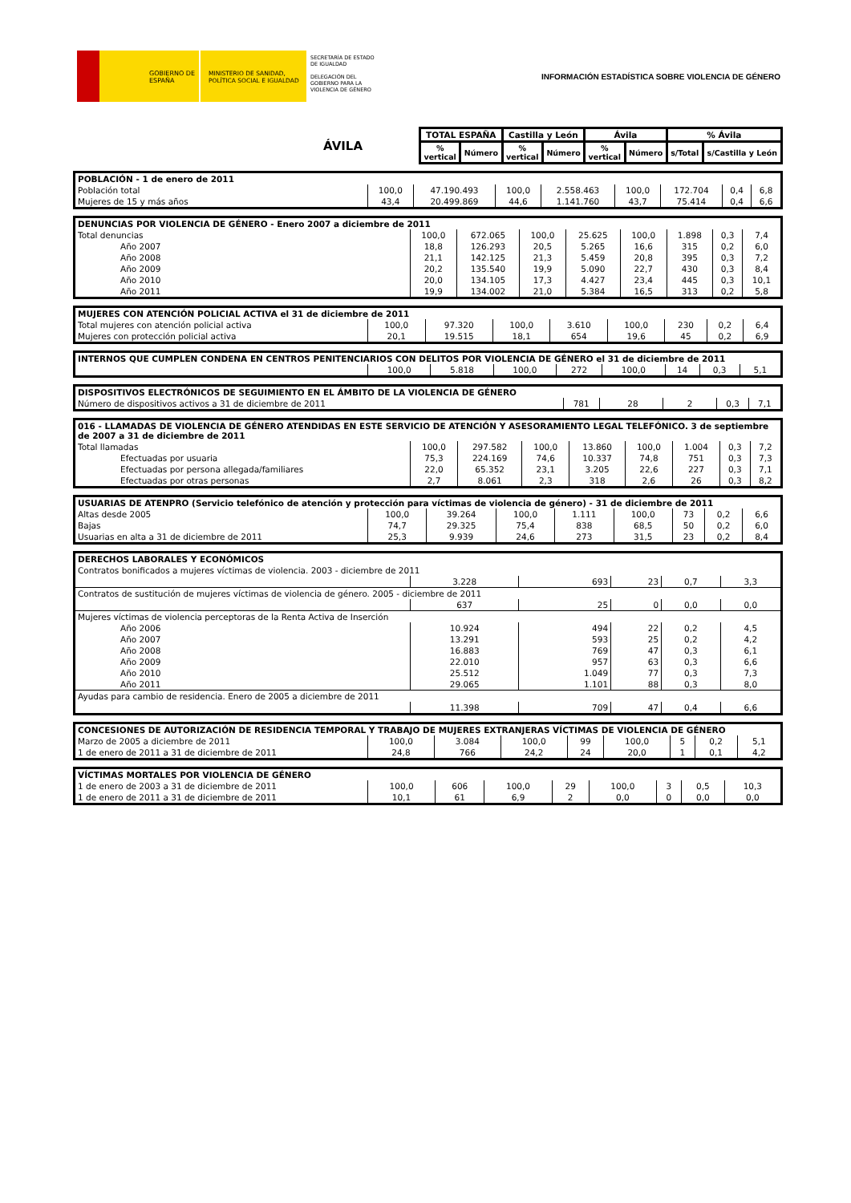GOBIERNO DE ESPAÑA MINISTERIO DE SANIDAD, POLÍTICA SOCIAL E IGUALDAD
SECRETARÍA DE ESTADO DE IGUALDAD
DELEGACIÓN DEL GOBIERNO PARA LA VIOLENCIA DE GÉNERO
INFORMACIÓN ESTADÍSTICA SOBRE VIOLENCIA DE GÉNERO
| ÁVILA | TOTAL ESPAÑA | | Castilla y León | | Ávila | | % Ávila | |
| | % vertical | Número | % vertical | Número | % vertical | Número | s/Total | s/Castilla y León |
| POBLACIÓN - 1 de enero de 2011 | | | | | | | | |
| Población total | 100,0 | 47.190.493 | 100,0 | 2.558.463 | 100,0 | 172.704 | 0,4 | 6,8 |
| Mujeres de 15 y más años | 43,4 | 20.499.869 | 44,6 | 1.141.760 | 43,7 | 75.414 | 0,4 | 6,6 |
| DENUNCIAS POR VIOLENCIA DE GÉNERO - Enero 2007 a diciembre de 2011 | | | | | | | | |
| Total denuncias | 100,0 | 672.065 | 100,0 | 25.625 | 100,0 | 1.898 | 0,3 | 7,4 |
| Año 2007 | 18,8 | 126.293 | 20,5 | 5.265 | 16,6 | 315 | 0,2 | 6,0 |
| Año 2008 | 21,1 | 142.125 | 21,3 | 5.459 | 20,8 | 395 | 0,3 | 7,2 |
| Año 2009 | 20,2 | 135.540 | 19,9 | 5.090 | 22,7 | 430 | 0,3 | 8,4 |
| Año 2010 | 20,0 | 134.105 | 17,3 | 4.427 | 23,4 | 445 | 0,3 | 10,1 |
| Año 2011 | 19,9 | 134.002 | 21,0 | 5.384 | 16,5 | 313 | 0,2 | 5,8 |
| MUJERES CON ATENCIÓN POLICIAL ACTIVA el 31 de diciembre de 2011 | | | | | | | | |
| Total mujeres con atención policial activa | 100,0 | 97.320 | 100,0 | 3.610 | 100,0 | 230 | 0,2 | 6,4 |
| Mujeres con protección policial activa | 20,1 | 19.515 | 18,1 | 654 | 19,6 | 45 | 0,2 | 6,9 |
| INTERNOS QUE CUMPLEN CONDENA EN CENTROS PENITENCIARIOS CON DELITOS POR VIOLENCIA DE GÉNERO el 31 de diciembre de 2011 | | | | | | | | |
| | 100,0 | 5.818 | 100,0 | 272 | 100,0 | 14 | 0,3 | 5,1 |
| DISPOSITIVOS ELECTRÓNICOS DE SEGUIMIENTO EN EL ÁMBITO DE LA VIOLENCIA DE GÉNERO | | | | | |
| Número de dispositivos activos a 31 de diciembre de 2011 | 781 | 28 | 2 | 0,3 | 7,1 |
| 016 - LLAMADAS DE VIOLENCIA DE GÉNERO ATENDIDAS EN ESTE SERVICIO DE ATENCIÓN Y ASESORAMIENTO LEGAL TELEFÓNICO. 3 de septiembre de 2007 a 31 de diciembre de 2011 | | | | | | | | |
| Total llamadas | 100,0 | 297.582 | 100,0 | 13.860 | 100,0 | 1.004 | 0,3 | 7,2 |
| Efectuadas por usuaria | 75,3 | 224.169 | 74,6 | 10.337 | 74,8 | 751 | 0,3 | 7,3 |
| Efectuadas por persona allegada/familiares | 22,0 | 65.352 | 23,1 | 3.205 | 22,6 | 227 | 0,3 | 7,1 |
| Efectuadas por otras personas | 2,7 | 8.061 | 2,3 | 318 | 2,6 | 26 | 0,3 | 8,2 |
| USUARIAS DE ATENPRO (Servicio telefónico de atención y protección para víctimas de violencia de género) - 31 de diciembre de 2011 | | | | | | | | |
| Altas desde 2005 | 100,0 | 39.264 | 100,0 | 1.111 | 100,0 | 73 | 0,2 | 6,6 |
| Bajas | 74,7 | 29.325 | 75,4 | 838 | 68,5 | 50 | 0,2 | 6,0 |
| Usuarias en alta a 31 de diciembre de 2011 | 25,3 | 9.939 | 24,6 | 273 | 31,5 | 23 | 0,2 | 8,4 |
| DERECHOS LABORALES Y ECONÓMICOS | | | | | |
| Contratos bonificados a mujeres víctimas de violencia. 2003 - diciembre de 2011 | | | | | |
| | 3.228 | 693 | 23 | 0,7 | 3,3 |
| Contratos de sustitución de mujeres víctimas de violencia de género. 2005 - diciembre de 2011 | | | | | |
| | 637 | 25 | 0 | 0,0 | 0,0 |
| Mujeres víctimas de violencia perceptoras de la Renta Activa de Inserción | | | | | |
| Año 2006 | 10.924 | 494 | 22 | 0,2 | 4,5 |
| Año 2007 | 13.291 | 593 | 25 | 0,2 | 4,2 |
| Año 2008 | 16.883 | 769 | 47 | 0,3 | 6,1 |
| Año 2009 | 22.010 | 957 | 63 | 0,3 | 6,6 |
| Año 2010 | 25.512 | 1.049 | 77 | 0,3 | 7,3 |
| Año 2011 | 29.065 | 1.101 | 88 | 0,3 | 8,0 |
| Ayudas para cambio de residencia. Enero de 2005 a diciembre de 2011 | | | | | |
| | 11.398 | 709 | 47 | 0,4 | 6,6 |
| CONCESIONES DE AUTORIZACIÓN DE RESIDENCIA TEMPORAL Y TRABAJO DE MUJERES EXTRANJERAS VÍCTIMAS DE VIOLENCIA DE GÉNERO | | | | | | | | |
| Marzo de 2005 a diciembre de 2011 | 100,0 | 3.084 | 100,0 | 99 | 100,0 | 5 | 0,2 | 5,1 |
| 1 de enero de 2011 a 31 de diciembre de 2011 | 24,8 | 766 | 24,2 | 24 | 20,0 | 1 | 0,1 | 4,2 |
| VÍCTIMAS MORTALES POR VIOLENCIA DE GÉNERO | | | | | | | | |
| 1 de enero de 2003 a 31 de diciembre de 2011 | 100,0 | 606 | 100,0 | 29 | 100,0 | 3 | 0,5 | 10,3 |
| 1 de enero de 2011 a 31 de diciembre de 2011 | 10,1 | 61 | 6,9 | 2 | 0,0 | 0 | 0,0 | 0,0 |